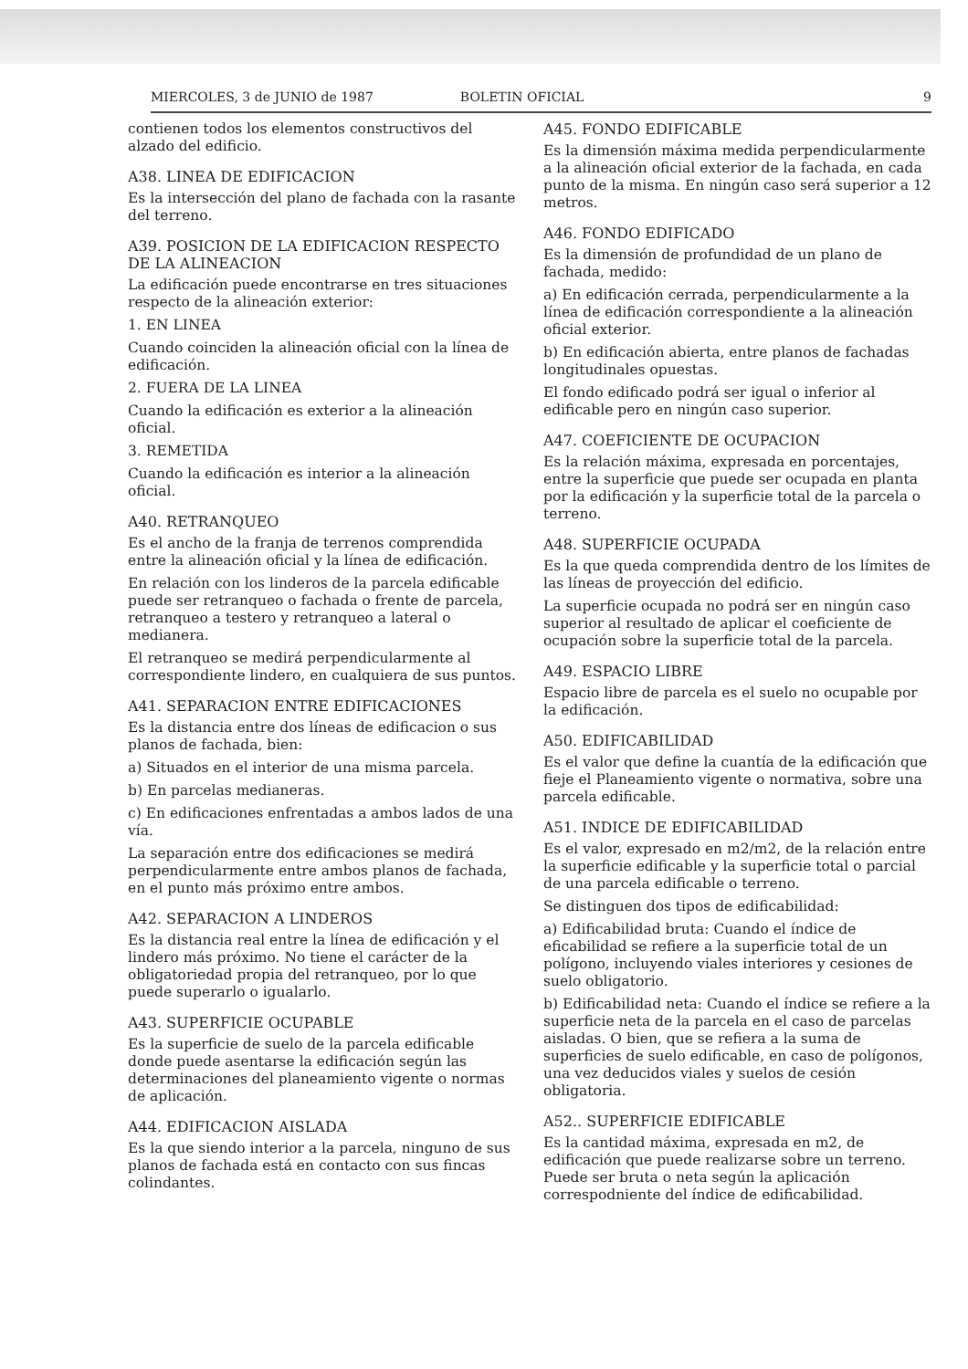MIERCOLES, 3 de JUNIO de 1987 BOLETIN OFICIAL 9
contienen todos los elementos constructivos del alzado del edificio.
A38. LINEA DE EDIFICACION
Es la intersección del plano de fachada con la rasante del terreno.
A39. POSICION DE LA EDIFICACION RESPECTO DE LA ALINEACION
La edificación puede encontrarse en tres situaciones respecto de la alineación exterior:
1. EN LINEA
Cuando coinciden la alineación oficial con la línea de edificación.
2. FUERA DE LA LINEA
Cuando la edificación es exterior a la alineación oficial.
3. REMETIDA
Cuando la edificación es interior a la alineación oficial.
A40. RETRANQUEO
Es el ancho de la franja de terrenos comprendida entre la alineación oficial y la línea de edificación.
En relación con los linderos de la parcela edificable puede ser retranqueo o fachada o frente de parcela, retranqueo a testero y retranqueo a lateral o medianera.
El retranqueo se medirá perpendicularmente al correspondiente lindero, en cualquiera de sus puntos.
A41. SEPARACION ENTRE EDIFICACIONES
Es la distancia entre dos líneas de edificacion o sus planos de fachada, bien:
a) Situados en el interior de una misma parcela.
b) En parcelas medianeras.
c) En edificaciones enfrentadas a ambos lados de una vía.
La separación entre dos edificaciones se medirá perpendicularmente entre ambos planos de fachada, en el punto más próximo entre ambos.
A42. SEPARACION A LINDEROS
Es la distancia real entre la línea de edificación y el lindero más próximo. No tiene el carácter de la obligatoriedad propia del retranqueo, por lo que puede superarlo o igualarlo.
A43. SUPERFICIE OCUPABLE
Es la superficie de suelo de la parcela edificable donde puede asentarse la edificación según las determinaciones del planeamiento vigente o normas de aplicación.
A44. EDIFICACION AISLADA
Es la que siendo interior a la parcela, ninguno de sus planos de fachada está en contacto con sus fincas colindantes.
A45. FONDO EDIFICABLE
Es la dimensión máxima medida perpendicularmente a la alineación oficial exterior de la fachada, en cada punto de la misma. En ningún caso será superior a 12 metros.
A46. FONDO EDIFICADO
Es la dimensión de profundidad de un plano de fachada, medido:
a) En edificación cerrada, perpendicularmente a la línea de edificación correspondiente a la alineación oficial exterior.
b) En edificación abierta, entre planos de fachadas longitudinales opuestas.
El fondo edificado podrá ser igual o inferior al edificable pero en ningún caso superior.
A47. COEFICIENTE DE OCUPACION
Es la relación máxima, expresada en porcentajes, entre la superficie que puede ser ocupada en planta por la edificación y la superficie total de la parcela o terreno.
A48. SUPERFICIE OCUPADA
Es la que queda comprendida dentro de los límites de las líneas de proyección del edificio.
La superficie ocupada no podrá ser en ningún caso superior al resultado de aplicar el coeficiente de ocupación sobre la superficie total de la parcela.
A49. ESPACIO LIBRE
Espacio libre de parcela es el suelo no ocupable por la edificación.
A50. EDIFICABILIDAD
Es el valor que define la cuantía de la edificación que fieje el Planeamiento vigente o normativa, sobre una parcela edificable.
A51. INDICE DE EDIFICABILIDAD
Es el valor, expresado en m2/m2, de la relación entre la superficie edificable y la superficie total o parcial de una parcela edificable o terreno.
Se distinguen dos tipos de edificabilidad:
a) Edificabilidad bruta: Cuando el índice de eficabilidad se refiere a la superficie total de un polígono, incluyendo viales interiores y cesiones de suelo obligatorio.
b) Edificabilidad neta: Cuando el índice se refiere a la superficie neta de la parcela en el caso de parcelas aisladas. O bien, que se refiera a la suma de superficies de suelo edificable, en caso de polígonos, una vez deducidos viales y suelos de cesión obligatoria.
A52.. SUPERFICIE EDIFICABLE
Es la cantidad máxima, expresada en m2, de edificación que puede realizarse sobre un terreno. Puede ser bruta o neta según la aplicación correspodniente del índice de edificabilidad.